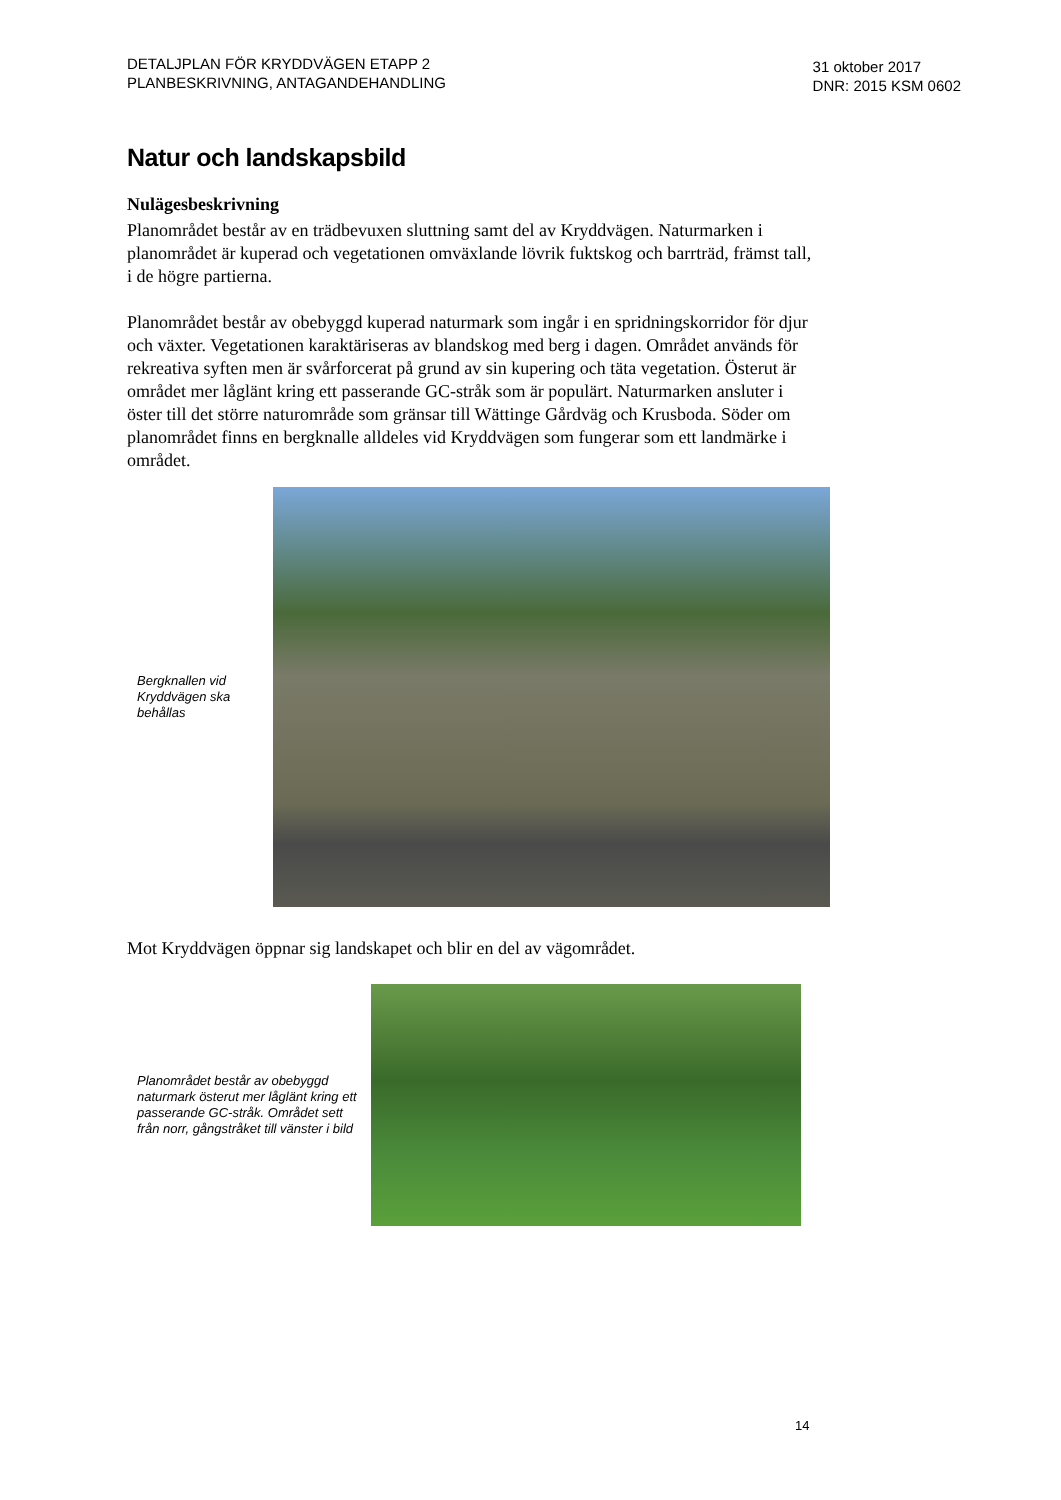DETALJPLAN FÖR KRYDDVÄGEN ETAPP 2
PLANBESKRIVNING, ANTAGANDEHANDLING
31 oktober 2017
DNR: 2015 KSM 0602
Natur och landskapsbild
Nulägesbeskrivning
Planområdet består av en trädbevuxen sluttning samt del av Kryddvägen. Naturmarken i planområdet är kuperad och vegetationen omväxlande lövrik fuktskog och barrträd, främst tall, i de högre partierna.
Planområdet består av obebyggd kuperad naturmark som ingår i en spridningskorridor för djur och växter. Vegetationen karaktäriseras av blandskog med berg i dagen. Området används för rekreativa syften men är svårforcerat på grund av sin kupering och täta vegetation. Österut är området mer låglänt kring ett passerande GC-stråk som är populärt. Naturmarken ansluter i öster till det större naturområde som gränsar till Wättinge Gårdväg och Krusboda. Söder om planområdet finns en bergknalle alldeles vid Kryddvägen som fungerar som ett landmärke i området.
Bergknallen vid Kryddvägen ska behållas
Mot Kryddvägen öppnar sig landskapet och blir en del av vägområdet.
Planområdet består av obebyggd naturmark österut mer låglänt kring ett passerande GC-stråk. Området sett från norr, gångstråket till vänster i bild
14